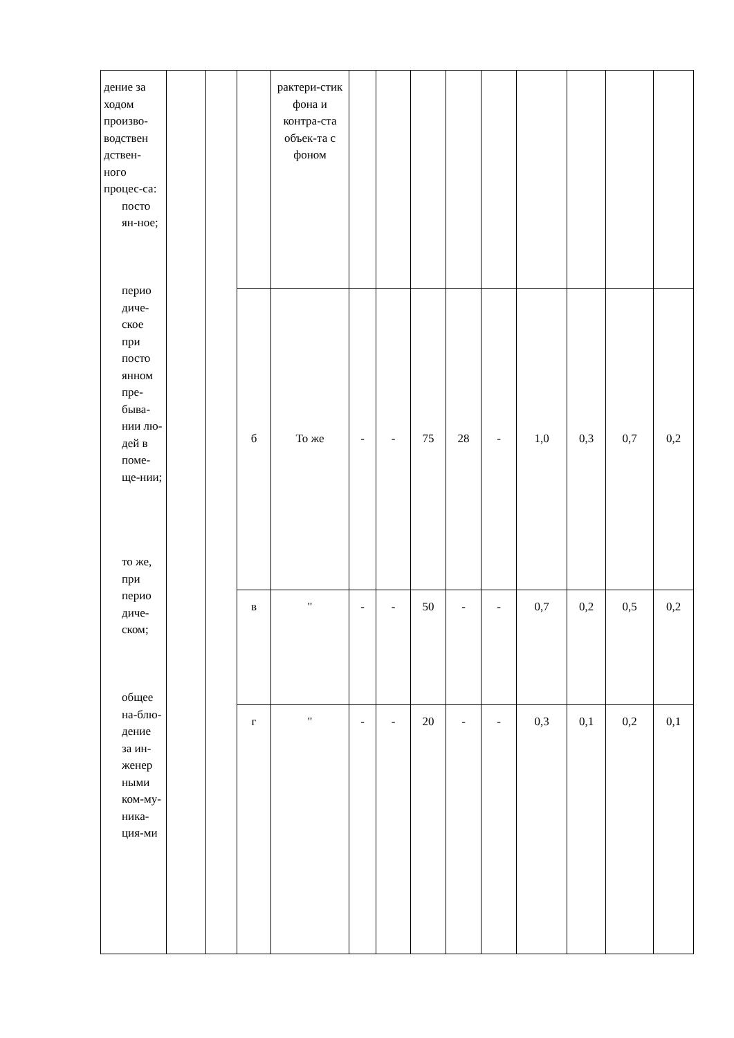| дение за ходом произво-водствен дствен-ного процес-са: посто ян-ное; перио диче-ское при посто янном пре-быва-нии лю-дей в поме-ще-нии; то же, при перио диче-ском; общее на-блю-дение за ин-женер ными ком-му-ника-ция-ми | | | | рактери-стик фона и контра-ста объек-та с фоном | | | | | | | | | |
| | | | б | То же | - | - | 75 | 28 | - | 1,0 | 0,3 | 0,7 | 0,2 |
| | | | в | " | - | - | 50 | - | - | 0,7 | 0,2 | 0,5 | 0,2 |
| | | | г | " | - | - | 20 | - | - | 0,3 | 0,1 | 0,2 | 0,1 |